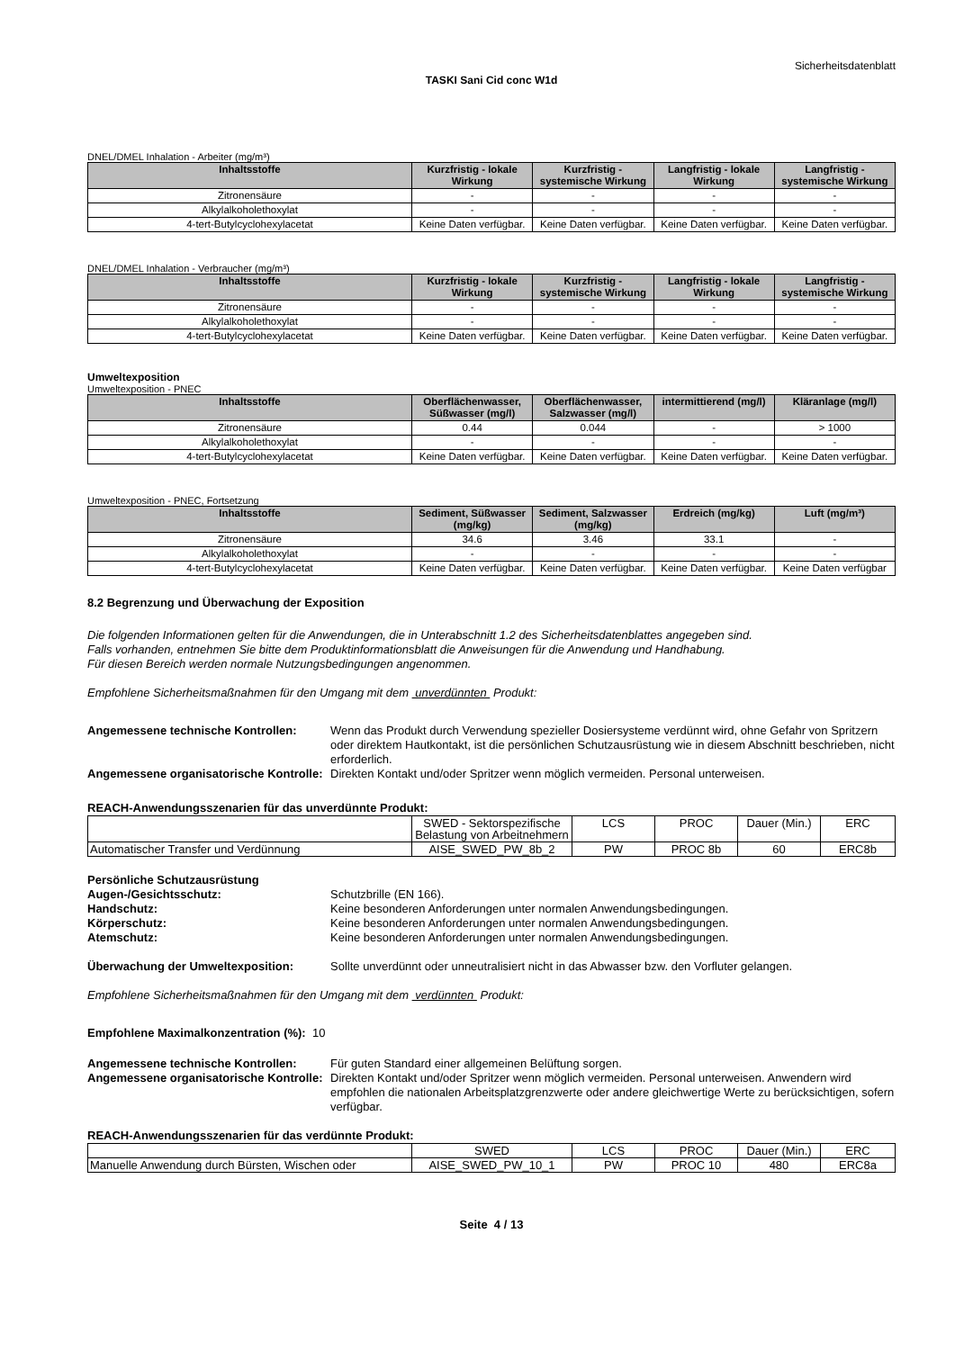Sicherheitsdatenblatt
TASKI Sani Cid conc W1d
DNEL/DMEL Inhalation - Arbeiter (mg/m³)
| Inhaltsstoffe | Kurzfristig - lokale Wirkung | Kurzfristig - systemische Wirkung | Langfristig - lokale Wirkung | Langfristig - systemische Wirkung |
| --- | --- | --- | --- | --- |
| Zitronensäure | - | - | - | - |
| Alkylalkoholethoxylat | - | - | - | - |
| 4-tert-Butylcyclohexylacetat | Keine Daten verfügbar. | Keine Daten verfügbar. | Keine Daten verfügbar. | Keine Daten verfügbar. |
DNEL/DMEL Inhalation - Verbraucher (mg/m³)
| Inhaltsstoffe | Kurzfristig - lokale Wirkung | Kurzfristig - systemische Wirkung | Langfristig - lokale Wirkung | Langfristig - systemische Wirkung |
| --- | --- | --- | --- | --- |
| Zitronensäure | - | - | - | - |
| Alkylalkoholethoxylat | - | - | - | - |
| 4-tert-Butylcyclohexylacetat | Keine Daten verfügbar. | Keine Daten verfügbar. | Keine Daten verfügbar. | Keine Daten verfügbar. |
Umweltexposition
Umweltexposition - PNEC
| Inhaltsstoffe | Oberflächenwasser, Süßwasser (mg/l) | Oberflächenwasser, Salzwasser (mg/l) | intermittierend (mg/l) | Kläranlage (mg/l) |
| --- | --- | --- | --- | --- |
| Zitronensäure | 0.44 | 0.044 | - | > 1000 |
| Alkylalkoholethoxylat | - | - | - | - |
| 4-tert-Butylcyclohexylacetat | Keine Daten verfügbar. | Keine Daten verfügbar. | Keine Daten verfügbar. | Keine Daten verfügbar. |
Umweltexposition - PNEC, Fortsetzung
| Inhaltsstoffe | Sediment, Süßwasser (mg/kg) | Sediment, Salzwasser (mg/kg) | Erdreich (mg/kg) | Luft (mg/m³) |
| --- | --- | --- | --- | --- |
| Zitronensäure | 34.6 | 3.46 | 33.1 | - |
| Alkylalkoholethoxylat | - | - | - | - |
| 4-tert-Butylcyclohexylacetat | Keine Daten verfügbar. | Keine Daten verfügbar. | Keine Daten verfügbar. | Keine Daten verfügbar |
8.2 Begrenzung und Überwachung der Exposition
Die folgenden Informationen gelten für die Anwendungen, die in Unterabschnitt 1.2 des Sicherheitsdatenblattes angegeben sind.
Falls vorhanden, entnehmen Sie bitte dem Produktinformationsblatt die Anweisungen für die Anwendung und Handhabung.
Für diesen Bereich werden normale Nutzungsbedingungen angenommen.
Empfohlene Sicherheitsmaßnahmen für den Umgang mit dem unverdünnten Produkt:
Angemessene technische Kontrollen: Wenn das Produkt durch Verwendung spezieller Dosiersysteme verdünnt wird, ohne Gefahr von Spritzern oder direktem Hautkontakt, ist die persönlichen Schutzausrüstung wie in diesem Abschnitt beschrieben, nicht erforderlich.
Angemessene organisatorische Kontrolle:
Direkten Kontakt und/oder Spritzer wenn möglich vermeiden. Personal unterweisen.
REACH-Anwendungsszenarien für das unverdünnte Produkt:
| | SWED - Sektorspezifische Belastung von Arbeitnehmern | LCS | PROC | Dauer (Min.) | ERC |
| Automatischer Transfer und Verdünnung | AISE_SWED_PW_8b_2 | PW | PROC 8b | 60 | ERC8b |
Persönliche Schutzausrüstung
Augen-/Gesichtsschutz: Schutzbrille (EN 166).
Handschutz: Keine besonderen Anforderungen unter normalen Anwendungsbedingungen.
Körperschutz: Keine besonderen Anforderungen unter normalen Anwendungsbedingungen.
Atemschutz: Keine besonderen Anforderungen unter normalen Anwendungsbedingungen.
Überwachung der Umweltexposition: Sollte unverdünnt oder unneutralisiert nicht in das Abwasser bzw. den Vorfluter gelangen.
Empfohlene Sicherheitsmaßnahmen für den Umgang mit dem verdünnten Produkt:
Empfohlene Maximalkonzentration (%): 10
Angemessene technische Kontrollen: Für guten Standard einer allgemeinen Belüftung sorgen.
Angemessene organisatorische Kontrolle:
Direkten Kontakt und/oder Spritzer wenn möglich vermeiden. Personal unterweisen. Anwendern wird empfohlen die nationalen Arbeitsplatzgrenzwerte oder andere gleichwertige Werte zu berücksichtigen, sofern verfügbar.
REACH-Anwendungsszenarien für das verdünnte Produkt:
| | SWED | LCS | PROC | Dauer (Min.) | ERC |
| Manuelle Anwendung durch Bürsten, Wischen oder | AISE_SWED_PW_10_1 | PW | PROC 10 | 480 | ERC8a |
Seite 4 / 13